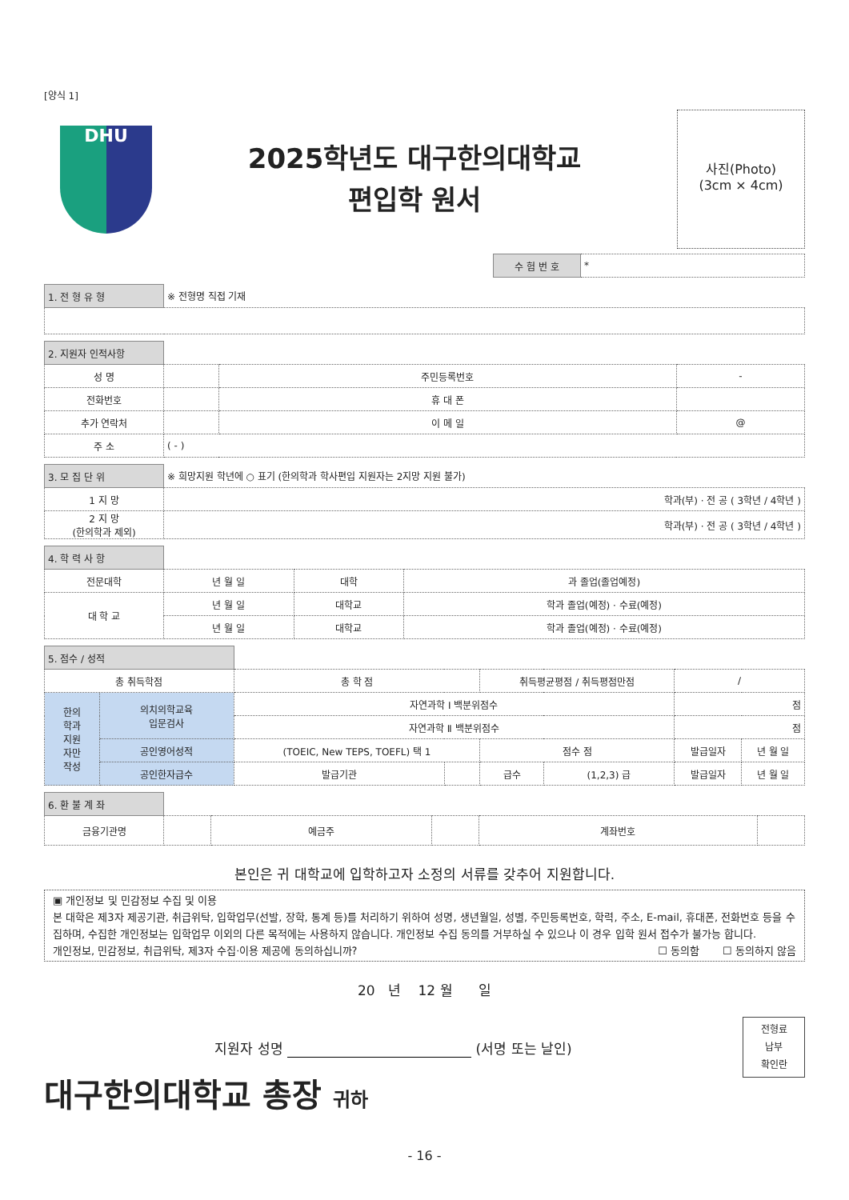[양식 1]
DHU
2025학년도 대구한의대학교
편입학 원서
사진(Photo)
(3cm × 4cm)
| 수 험 번 호 | * |
| 1. 전 형 유 형 | ※ 전형명 직접 기재 |
| 2. 지원자 인적사항 | | | |
| 성 명 | | 주민등록번호 | - |
| 전화번호 | | 휴 대 폰 | |
| 추가 연락처 | | 이 메 일 | @ |
| 주 소 | ( - ) | | |
| 3. 모 집 단 위 | ※ 희망지원 학년에 ○ 표기 (한의학과 학사편입 지원자는 2지망 지원 불가) |
| 1 지 망 | 학과(부) · 전 공 ( 3학년 / 4학년 ) |
| 2 지 망 (한의학과 제외) | 학과(부) · 전 공 ( 3학년 / 4학년 ) |
| 4. 학 력 사 항 | | | |
| 전문대학 | 년 월 일 | 대학 | 과 졸업(졸업예정) |
| 대 학 교 | 년 월 일 | 대학교 | 학과 졸업(예정) · 수료(예정) |
| | 년 월 일 | 대학교 | 학과 졸업(예정) · 수료(예정) |
| 5. 점수 / 성적 | | | | | | | |
| 총 취득학점 | | 총 학 점 | | 취득평균평점 / 취득평점만점 | | / | |
| 한의 학과 지원 자만 작성 | 의치의학교육 입문검사 | 자연과학 Ⅰ 백분위점수 | | | | 점 | |
| | | 자연과학 Ⅱ 백분위점수 | | | | 점 | |
| | 공인영어성적 | (TOEIC, New TEPS, TOEFL) 택 1 | | 점수 점 | | 발급일자 | 년 월 일 |
| | 공인한자급수 | 발급기관 | | 급수 | (1,2,3) 급 | 발급일자 | 년 월 일 |
| 6. 환 불 계 좌 | | | | | |
| 금융기관명 | | 예금주 | | 계좌번호 | |
본인은 귀 대학교에 입학하고자 소정의 서류를 갖추어 지원합니다.
▣ 개인정보 및 민감정보 수집 및 이용
본 대학은 제3자 제공기관, 취급위탁, 입학업무(선발, 장학, 통계 등)를 처리하기 위하여 성명, 생년월일, 성별, 주민등록번호, 학력, 주소, E-mail, 휴대폰, 전화번호 등을 수집하며, 수집한 개인정보는 입학업무 이외의 다른 목적에는 사용하지 않습니다. 개인정보 수집 동의를 거부하실 수 있으나 이 경우 입학 원서 접수가 불가능 합니다.
개인정보, 민감정보, 취급위탁, 제3자 수집·이용 제공에 동의하십니까? ☐ 동의함 ☐ 동의하지 않음
20 년 12 월 일
지원자 성명 (서명 또는 날인)
전형료
납부
확인란
대구한의대학교 총장 귀하
- 16 -